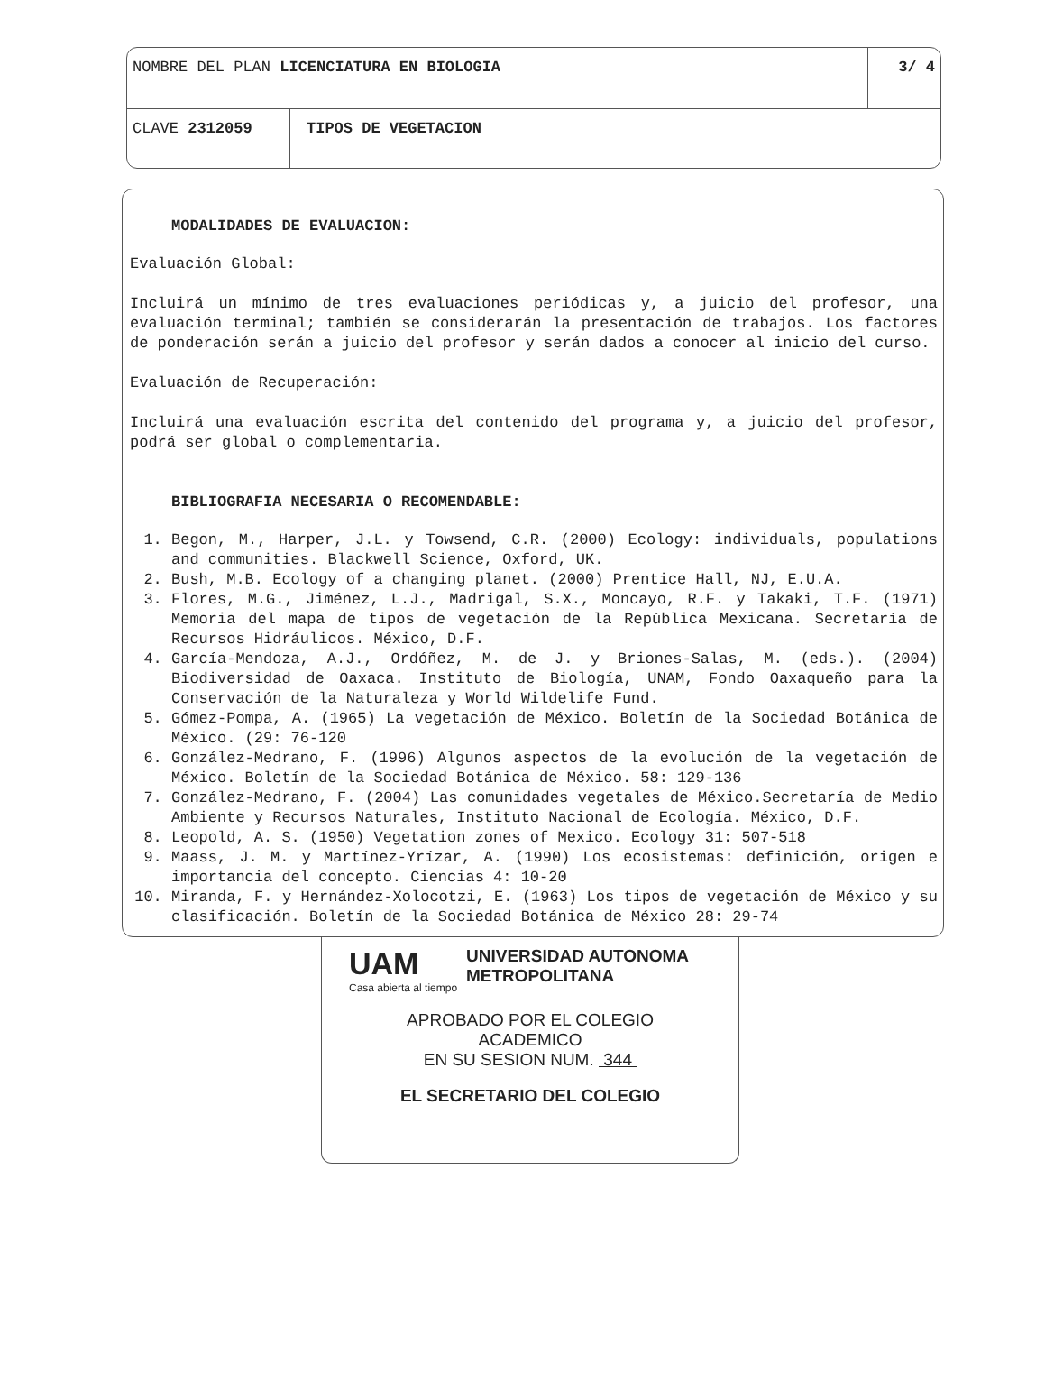NOMBRE DEL PLAN LICENCIATURA EN BIOLOGIA
3/ 4
CLAVE 2312059 TIPOS DE VEGETACION
MODALIDADES DE EVALUACION:
Evaluación Global:
Incluirá un mínimo de tres evaluaciones periódicas y, a juicio del profesor, una evaluación terminal; también se considerarán la presentación de trabajos. Los factores de ponderación serán a juicio del profesor y serán dados a conocer al inicio del curso.
Evaluación de Recuperación:
Incluirá una evaluación escrita del contenido del programa y, a juicio del profesor, podrá ser global o complementaria.
BIBLIOGRAFIA NECESARIA O RECOMENDABLE:
1. Begon, M., Harper, J.L. y Towsend, C.R. (2000) Ecology: individuals, populations and communities. Blackwell Science, Oxford, UK.
2. Bush, M.B. Ecology of a changing planet. (2000) Prentice Hall, NJ, E.U.A.
3. Flores, M.G., Jiménez, L.J., Madrigal, S.X., Moncayo, R.F. y Takaki, T.F. (1971) Memoria del mapa de tipos de vegetación de la República Mexicana. Secretaría de Recursos Hidráulicos. México, D.F.
4. García-Mendoza, A.J., Ordóñez, M. de J. y Briones-Salas, M. (eds.). (2004) Biodiversidad de Oaxaca. Instituto de Biología, UNAM, Fondo Oaxaqueño para la Conservación de la Naturaleza y World Wildelife Fund.
5. Gómez-Pompa, A. (1965) La vegetación de México. Boletín de la Sociedad Botánica de México. (29: 76-120
6. González-Medrano, F. (1996) Algunos aspectos de la evolución de la vegetación de México. Boletín de la Sociedad Botánica de México. 58: 129-136
7. González-Medrano, F. (2004) Las comunidades vegetales de México.Secretaría de Medio Ambiente y Recursos Naturales, Instituto Nacional de Ecología. México, D.F.
8. Leopold, A. S. (1950) Vegetation zones of Mexico. Ecology 31: 507-518
9. Maass, J. M. y Martínez-Yrízar, A. (1990) Los ecosistemas: definición, origen e importancia del concepto. Ciencias 4: 10-20
10. Miranda, F. y Hernández-Xolocotzi, E. (1963) Los tipos de vegetación de México y su clasificación. Boletín de la Sociedad Botánica de México 28: 29-74
UAM
Casa abierta al tiempo
UNIVERSIDAD AUTONOMA METROPOLITANA
APROBADO POR EL COLEGIO
ACADEMICO
EN SU SESION NUM. 344
EL SECRETARIO DEL COLEGIO